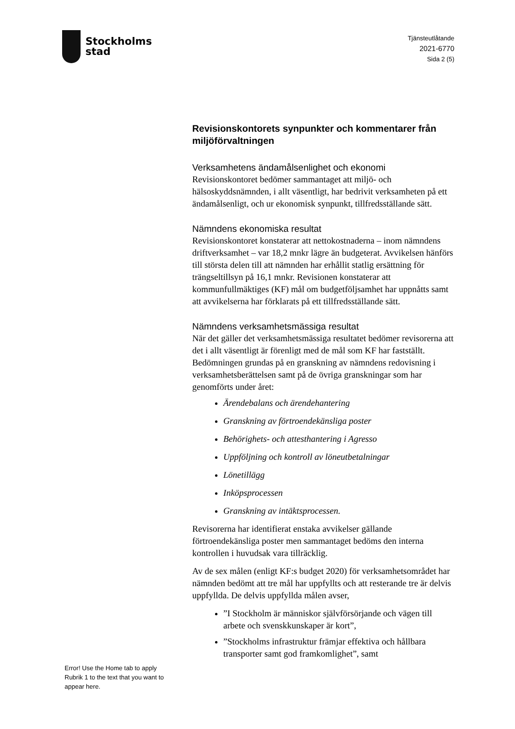Stockholms
stad
Tjänsteutlåtande
2021-6770
Sida 2 (5)
Revisionskontorets synpunkter och kommentarer från miljöförvaltningen
Verksamhetens ändamålsenlighet och ekonomi
Revisionskontoret bedömer sammantaget att miljö- och hälsoskyddsnämnden, i allt väsentligt, har bedrivit verksamheten på ett ändamålsenligt, och ur ekonomisk synpunkt, tillfredsställande sätt.
Nämndens ekonomiska resultat
Revisionskontoret konstaterar att nettokostnaderna – inom nämndens driftverksamhet – var 18,2 mnkr lägre än budgeterat. Avvikelsen hänförs till största delen till att nämnden har erhållit statlig ersättning för trängseltillsyn på 16,1 mnkr. Revisionen konstaterar att kommunfullmäktiges (KF) mål om budgetföljsamhet har uppnåtts samt att avvikelserna har förklarats på ett tillfredsställande sätt.
Nämndens verksamhetsmässiga resultat
När det gäller det verksamhetsmässiga resultatet bedömer revisorerna att det i allt väsentligt är förenligt med de mål som KF har fastställt. Bedömningen grundas på en granskning av nämndens redovisning i verksamhetsberättelsen samt på de övriga granskningar som har genomförts under året:
Ärendebalans och ärendehantering
Granskning av förtroendekänsliga poster
Behörighets- och attesthantering i Agresso
Uppföljning och kontroll av löneutbetalningar
Lönetillägg
Inköpsprocessen
Granskning av intäktsprocessen.
Revisorerna har identifierat enstaka avvikelser gällande förtroendekänsliga poster men sammantaget bedöms den interna kontrollen i huvudsak vara tillräcklig.
Av de sex målen (enligt KF:s budget 2020) för verksamhetsområdet har nämnden bedömt att tre mål har uppfyllts och att resterande tre är delvis uppfyllda. De delvis uppfyllda målen avser,
”I Stockholm är människor självförsörjande och vägen till arbete och svenskkunskaper är kort”,
”Stockholms infrastruktur främjar effektiva och hållbara transporter samt god framkomlighet”, samt
Error! Use the Home tab to apply Rubrik 1 to the text that you want to appear here.